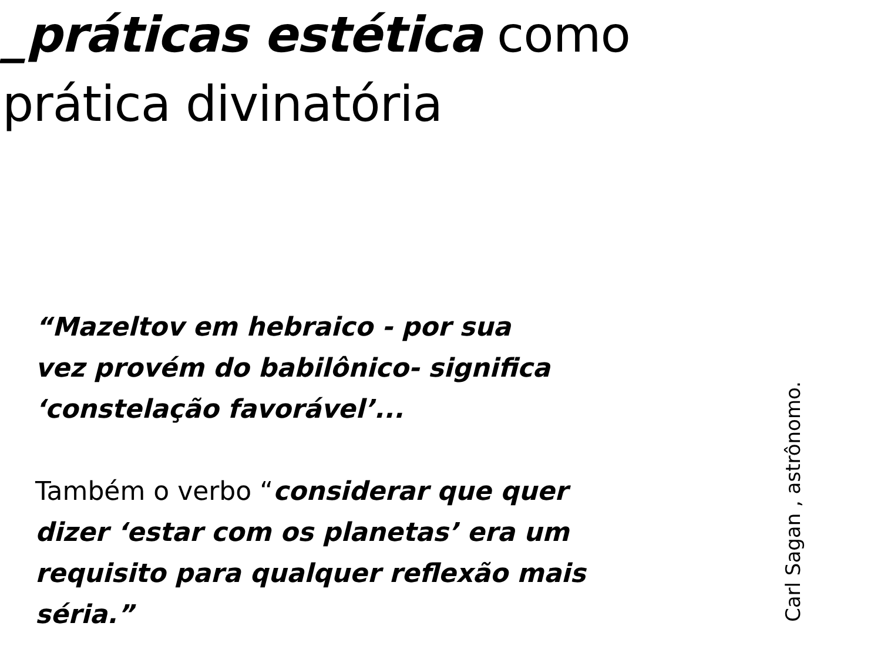_práticas estética como
prática divinatória
“Mazeltov em hebraico - por sua
vez provém do babilônico- significa
‘constelação favorável’...
Também o verbo “considerar que quer
dizer ‘estar com os planetas’ era um
requisito para qualquer reflexão mais
séria.”
Carl Sagan , astrônomo.